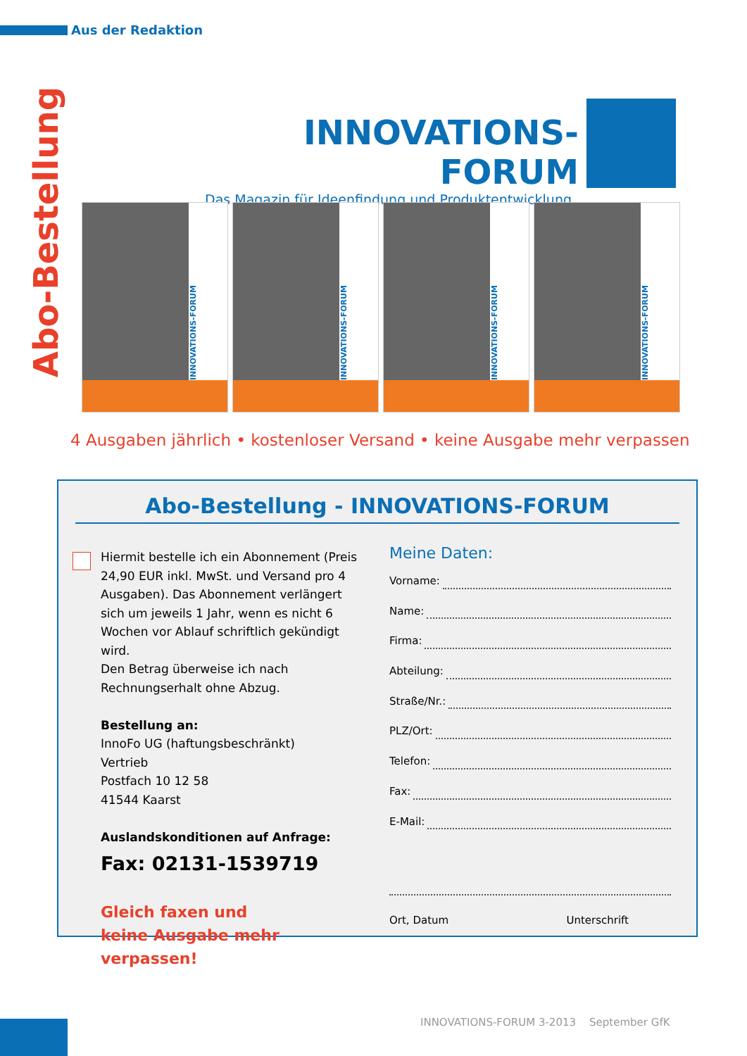Aus der Redaktion
Abo-Bestellung
INNOVATIONS-FORUM
Das Magazin für Ideenfindung und Produktentwicklung
INNOVATIONS-FORUM
INNOVATIONS-FORUM
INNOVATIONS-FORUM
INNOVATIONS-FORUM
4 Ausgaben jährlich • kostenloser Versand • keine Ausgabe mehr verpassen
Abo-Bestellung - INNOVATIONS-FORUM
Hiermit bestelle ich ein Abonnement (Preis 24,90 EUR inkl. MwSt. und Versand pro 4 Ausgaben). Das Abonnement verlängert sich um jeweils 1 Jahr, wenn es nicht 6 Wochen vor Ablauf schriftlich gekündigt wird.
Den Betrag überweise ich nach Rechnungserhalt ohne Abzug.
Bestellung an:
InnoFo UG (haftungsbeschränkt)
Vertrieb
Postfach 10 12 58
41544 Kaarst
Auslandskonditionen auf Anfrage:
Fax: 02131-1539719
Gleich faxen und
keine Ausgabe mehr verpassen!
Meine Daten:
Vorname:
Name:
Firma:
Abteilung:
Straße/Nr.:
PLZ/Ort:
Telefon:
Fax:
E-Mail:
Ort, Datum Unterschrift
INNOVATIONS-FORUM 3-2013 September GfK